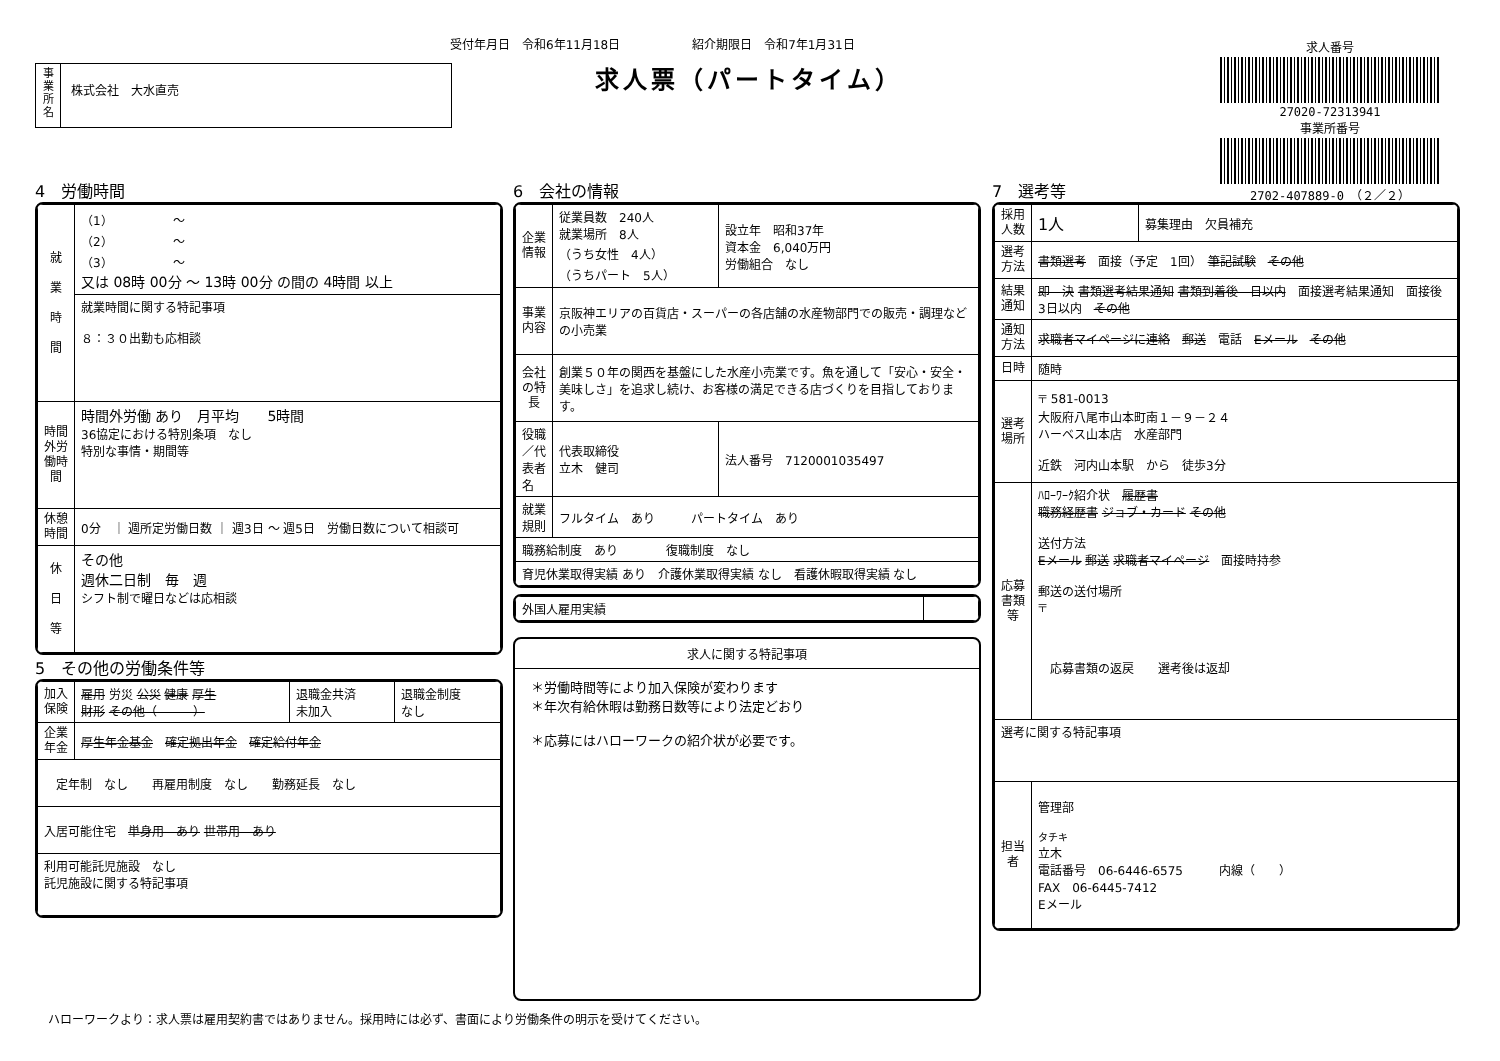受付年月日　令和6年11月18日　　　　　　紹介期限日　令和7年1月31日
求人票（パートタイム）
事
業
所
名
株式会社　大水直売
求人番号
27020-72313941
事業所番号
2702-407889-0　（２／２）
4　労働時間
| 就 業 時 間 | （1） 〜 （2） 〜 （3） 〜 又は 08時 00分 〜 13時 00分 の間の 4時間 以上 |
| | 就業時間に関する特記事項 ８：３０出勤も応相談 |
| 時間外労働時間 | 時間外労働 あり 月平均 5時間 36協定における特別条項 なし 特別な事情・期間等 |
| 休憩時間 | 0分 ｜ 週所定労働日数 ｜ 週3日 〜 週5日 労働日数について相談可 |
| 休 日 等 | その他 週休二日制 毎 週 シフト制で曜日などは応相談 |
5　その他の労働条件等
| 加入保険 | 雇用 労災 公災 健康 厚生 財形 その他（ ） | 退職金共済 未加入 | 退職金制度 なし |
| 企業年金 | 厚生年金基金 確定拠出年金 確定給付年金 | | |
| 定年制 なし 再雇用制度 なし 勤務延長 なし | | | |
| 入居可能住宅 単身用 あり 世帯用 あり | | | |
| 利用可能託児施設 なし 託児施設に関する特記事項 | | | |
6　会社の情報
| 企業情報 | 従業員数 240人 就業場所 8人 （うち女性 4人） （うちパート 5人） | 設立年 昭和37年 資本金 6,040万円 労働組合 なし | |
| 事業内容 | 京阪神エリアの百貨店・スーパーの各店舗の水産物部門での販売・調理などの小売業 | | |
| 会社の特長 | 創業５０年の関西を基盤にした水産小売業です。魚を通して「安心・安全・美味しさ」を追求し続け、お客様の満足できる店づくりを目指しております。 | | |
| 役職／代表者名 | 代表取締役 立木 健司 | | 法人番号 7120001035497 |
| 就業規則 | フルタイム あり パートタイム あり | | |
| 職務給制度 あり 復職制度 なし | | | |
| 育児休業取得実績 あり 介護休業取得実績 なし 看護休暇取得実績 なし | | | |
| 外国人雇用実績 | |
求人に関する特記事項
＊労働時間等により加入保険が変わります
＊年次有給休暇は勤務日数等により法定どおり
＊応募にはハローワークの紹介状が必要です。
7　選考等
| 採用人数 | 1人 | 募集理由 欠員補充 |
| 選考方法 | 書類選考 面接（予定 1回） 筆記試験 その他 | |
| 結果通知 | 即 決 書類選考結果通知 書類到着後 日以内 面接選考結果通知 面接後 3日以内 その他 | |
| 通知方法 | 求職者マイページに連絡 郵送 電話 Eメール その他 | |
| 日時 | 随時 | |
| 選考場所 | 〒 581-0013 大阪府八尾市山本町南１－９－２４ ハーベス山本店 水産部門 近鉄 河内山本駅 から 徒歩3分 | |
| 応募書類等 | ﾊﾛｰﾜｰｸ紹介状 履歴書 職務経歴書 ジョブ・カード その他 送付方法 Eメール 郵送 求職者マイページ 面接時持参 郵送の送付場所 〒 応募書類の返戻 選考後は返却 | |
| 選考に関する特記事項 | | |
| 担当者 | 管理部 タチキ 立木 電話番号 06-6446-6575 内線（ ） FAX 06-6445-7412 Eメール | |
ハローワークより：求人票は雇用契約書ではありません。採用時には必ず、書面により労働条件の明示を受けてください。